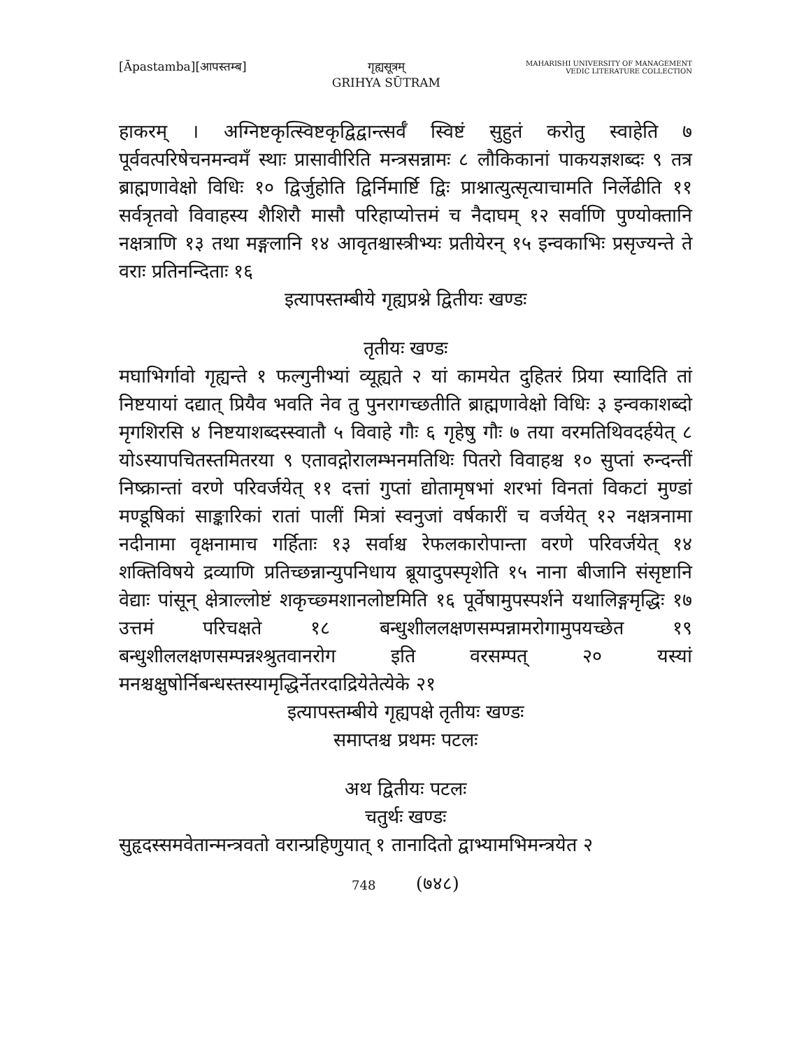[Āpastamba][आपस्तम्ब] गृह्यसूत्रम्
GRIHYA SŪTRAM
MAHARISHI UNIVERSITY OF MANAGEMENT
VEDIC LITERATURE COLLECTION
हाकरम् । अग्निष्टकृत्स्विष्टकृद्विद्वान्त्सर्वँ स्विष्टं सुहुतं करोतु स्वाहेति ७ पूर्ववत्परिषेचनमन्वमँ स्थाः प्रासावीरिति मन्त्रसन्नामः ८ लौकिकानां पाकयज्ञशब्दः ९ तत्र ब्राह्मणावेक्षो विधिः १० द्विर्जुहोति द्विर्निमार्ष्टि द्विः प्राश्नात्युत्सृत्याचामति निर्लेढीति ११ सर्वत्रृतवो विवाहस्य शैशिरौ मासौ परिहाप्योत्तमं च नैदाघम् १२ सर्वाणि पुण्योक्तानि नक्षत्राणि १३ तथा मङ्गलानि १४ आवृतश्चास्त्रीभ्यः प्रतीयेरन् १५ इन्वकाभिः प्रसृज्यन्ते ते वराः प्रतिनन्दिताः १६
इत्यापस्तम्बीये गृह्यप्रश्ने द्वितीयः खण्डः
तृतीयः खण्डः
मघाभिर्गावो गृह्यन्ते १ फल्गुनीभ्यां व्यूह्यते २ यां कामयेत दुहितरं प्रिया स्यादिति तां निष्टयायां दद्यात् प्रियैव भवति नेव तु पुनरागच्छतीति ब्राह्मणावेक्षो विधिः ३ इन्वकाशब्दो मृगशिरसि ४ निष्टयाशब्दस्स्वातौ ५ विवाहे गौः ६ गृहेषु गौः ७ तया वरमतिथिवदर्हयेत् ८ योऽस्यापचितस्तमितरया ९ एतावद्गोरालम्भनमतिथिः पितरो विवाहश्च १० सुप्तां रुन्दन्तीं निष्क्रान्तां वरणे परिवर्जयेत् ११ दत्तां गुप्तां द्योतामृषभां शरभां विनतां विकटां मुण्डां मण्डूषिकां साङ्कारिकां रातां पालीं मित्रां स्वनुजां वर्षकारीं च वर्जयेत् १२ नक्षत्रनामा नदीनामा वृक्षनामाच गर्हिताः १३ सर्वाश्च रेफलकारोपान्ता वरणे परिवर्जयेत् १४ शक्तिविषये द्रव्याणि प्रतिच्छन्नान्युपनिधाय ब्रूयादुपस्पृशेति १५ नाना बीजानि संसृष्टानि वेद्याः पांसून् क्षेत्राल्लोष्टं शकृच्छ्मशानलोष्टमिति १६ पूर्वेषामुपस्पर्शने यथालिङ्गमृद्धिः १७ उत्तमं परिचक्षते १८ बन्धुशीललक्षणसम्पन्नामरोगामुपयच्छेत १९ बन्धुशीललक्षणसम्पन्नश्श्रुतवानरोग इति वरसम्पत् २० यस्यां मनश्चक्षुषोर्निबन्धस्तस्यामृद्धिर्नेतरदाद्रियेतेत्येके २१
इत्यापस्तम्बीये गृह्यपक्षे तृतीयः खण्डः
समाप्तश्च प्रथमः पटलः
अथ द्वितीयः पटलः
चतुर्थः खण्डः
सुहृदस्समवेतान्मन्त्रवतो वरान्प्रहिणुयात् १ तानादितो द्वाभ्यामभिमन्त्रयेत २
748 (७४८)